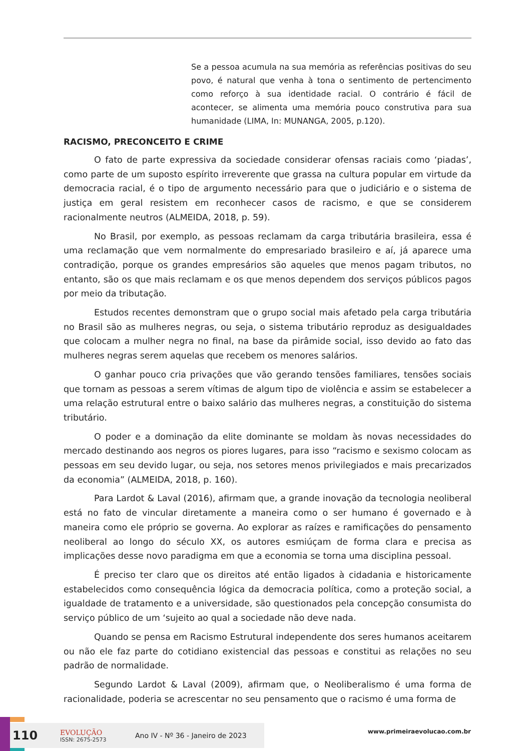Se a pessoa acumula na sua memória as referências positivas do seu povo, é natural que venha à tona o sentimento de pertencimento como reforço à sua identidade racial. O contrário é fácil de acontecer, se alimenta uma memória pouco construtiva para sua humanidade (LIMA, In: MUNANGA, 2005, p.120).
RACISMO, PRECONCEITO E CRIME
O fato de parte expressiva da sociedade considerar ofensas raciais como ‘piadas’, como parte de um suposto espírito irreverente que grassa na cultura popular em virtude da democracia racial, é o tipo de argumento necessário para que o judiciário e o sistema de justiça em geral resistem em reconhecer casos de racismo, e que se considerem racionalmente neutros (ALMEIDA, 2018, p. 59).
No Brasil, por exemplo, as pessoas reclamam da carga tributária brasileira, essa é uma reclamação que vem normalmente do empresariado brasileiro e aí, já aparece uma contradição, porque os grandes empresários são aqueles que menos pagam tributos, no entanto, são os que mais reclamam e os que menos dependem dos serviços públicos pagos por meio da tributação.
Estudos recentes demonstram que o grupo social mais afetado pela carga tributária no Brasil são as mulheres negras, ou seja, o sistema tributário reproduz as desigualdades que colocam a mulher negra no final, na base da pirâmide social, isso devido ao fato das mulheres negras serem aquelas que recebem os menores salários.
O ganhar pouco cria privações que vão gerando tensões familiares, tensões sociais que tornam as pessoas a serem vítimas de algum tipo de violência e assim se estabelecer a uma relação estrutural entre o baixo salário das mulheres negras, a constituição do sistema tributário.
O poder e a dominação da elite dominante se moldam às novas necessidades do mercado destinando aos negros os piores lugares, para isso “racismo e sexismo colocam as pessoas em seu devido lugar, ou seja, nos setores menos privilegiados e mais precarizados da economia” (ALMEIDA, 2018, p. 160).
Para Lardot & Laval (2016), afirmam que, a grande inovação da tecnologia neoliberal está no fato de vincular diretamente a maneira como o ser humano é governado e à maneira como ele próprio se governa. Ao explorar as raízes e ramificações do pensamento neoliberal ao longo do século XX, os autores esmiúçam de forma clara e precisa as implicações desse novo paradigma em que a economia se torna uma disciplina pessoal.
É preciso ter claro que os direitos até então ligados à cidadania e historicamente estabelecidos como consequência lógica da democracia política, como a proteção social, a igualdade de tratamento e a universidade, são questionados pela concepção consumista do serviço público de um ‘sujeito ao qual a sociedade não deve nada.
Quando se pensa em Racismo Estrutural independente dos seres humanos aceitarem ou não ele faz parte do cotidiano existencial das pessoas e constitui as relações no seu padrão de normalidade.
Segundo Lardot & Laval (2009), afirmam que, o Neoliberalismo é uma forma de racionalidade, poderia se acrescentar no seu pensamento que o racismo é uma forma de
110 EVOLUÇÃO
ISSN: 2675-2573 Ano IV - Nº 36 - Janeiro de 2023
www.primeiraevolucao.com.br